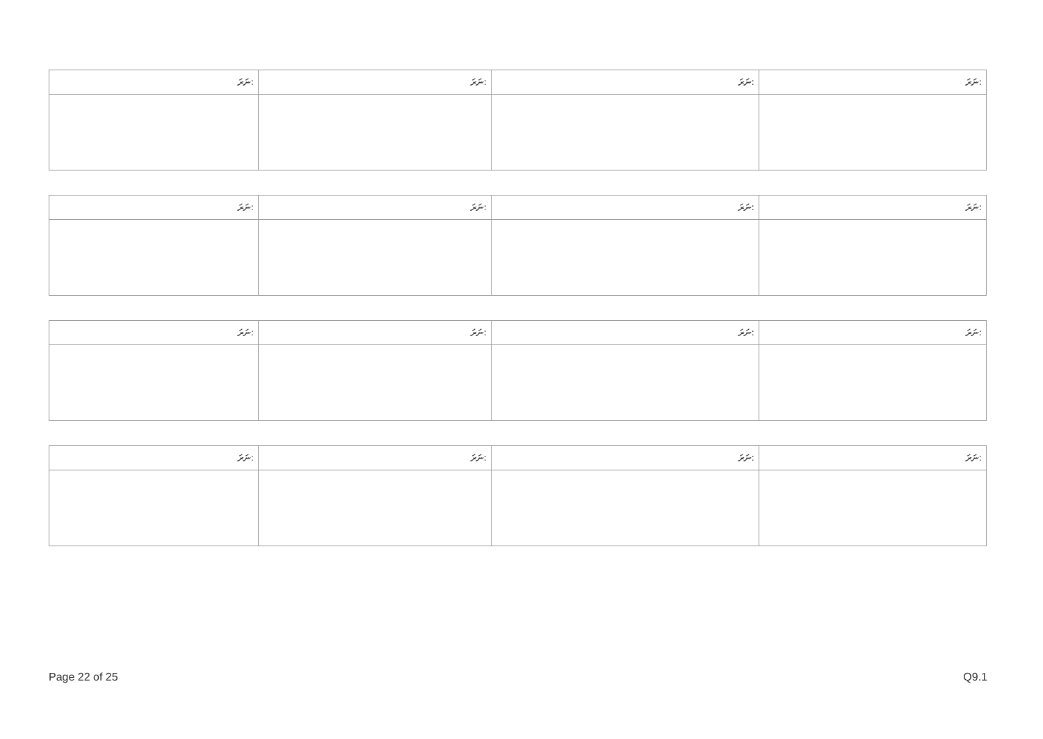| ނަރަ: | ނަރަ: | ނަރަ: | ނަރަ: |
| ނަރަ: | ނަރަ: | ނަރަ: | ނަރަ: |
| ނަރަ: | ނަރަ: | ނަރަ: | ނަރަ: |
| ނަރަ: | ނަރަ: | ނަރަ: | ނަރަ: |
Page 22 of 25 Q9.1